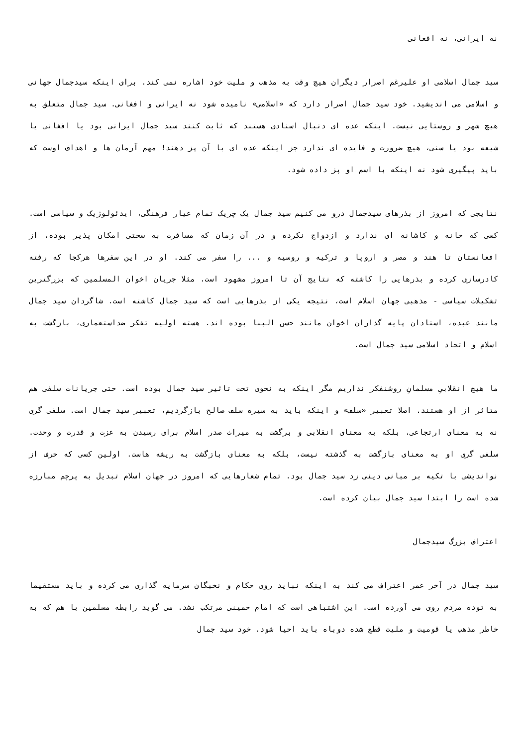نه ایرانی، نه افغانی
سید جمال اسلامی او علیرغم اصرار دیگران هیچ وقت به مذهب و ملیت خود اشاره نمی کند. برای اینکه سیدجمال جهانی و اسلامی می اندیشید. خود سید جمال اصرار دارد که «اسلامی» نامیده شود نه ایرانی و افغانی. سید جمال متعلق به هیچ شهر و روستایی نیست. اینکه عده ای دنبال اسنادی هستند که ثابت کنند سید جمال ایرانی بود یا افغانی یا شیعه بود یا سنی، هیچ ضرورت و فایده ای ندارد جز اینکه عده ای با آن پز دهند! مهم آرمان ها و اهداف اوست که باید پیگیری شود نه اینکه با اسم او پز داده شود.
نتایجی که امروز از بذرهای سیدجمال درو می کنیم سید جمال یک چریک تمام عیار فرهنگی، ایدئولوژیک و سیاسی است. کسی که خانه و کاشانه ای ندارد و ازدواج نکرده و در آن زمان که مسافرت به سختی امکان پذیر بوده، از افغانستان تا هند و مصر و اروپا و ترکیه و روسیه و ... را سفر می کند. او در این سفرها هرکجا که رفته کادرسازی کرده و بذرهایی را کاشته که نتایج آن تا امروز مشهود است. مثلا جریان اخوان المسلمین که بزرگترین تشکیلات سیاسی - مذهبی جهان اسلام است، نتیجه یکی از بذرهایی است که سید جمال کاشته است. شاگردان سید جمال مانند عبده، استادان پایه گذاران اخوان مانند حسن البنا بوده اند. هسته اولیه تفکر ضداستعماری، بازگشت به اسلام و اتحاد اسلامی سید جمال است.
ما هیچ انقلابیِ مسلمانِ روشنفکر نداریم مگر اینکه به نحوی تحت تاثیر سید جمال بوده است. حتی جریانات سلفی هم متاثر از او هستند. اصلا تعبیر «سلف» و اینکه باید به سیره سلف صالح بازگردیم، تعبیر سید جمال است. سلفی گری نه به معنای ارتجاعی، بلکه به معنای انقلابی و برگشت به میراث صدر اسلام برای رسیدن به عزت و قدرت و وحدت. سلفی گری او به معنای بازگشت به گذشته نیست، بلکه به معنای بازگشت به ریشه هاست. اولین کسی که حرف از نواندیشی با تکیه بر مبانی دینی زد سید جمال بود. تمام شعارهایی که امروز در جهان اسلام تبدیل به پرچم مبارزه شده است را ابتدا سید جمال بیان کرده است.
اعتراف بزرگ سیدجمال
سید جمال در آخر عمر اعتراف می کند به اینکه نباید روی حکام و نخبگان سرمایه گذاری می کرده و باید مستقیما به توده مردم روی می آورده است. این اشتباهی است که امام خمینی مرتکب نشد. می گوید رابطه مسلمین با هم که به خاطر مذهب یا قومیت و ملیت قطع شده دوباه باید احیا شود. خود سید جمال